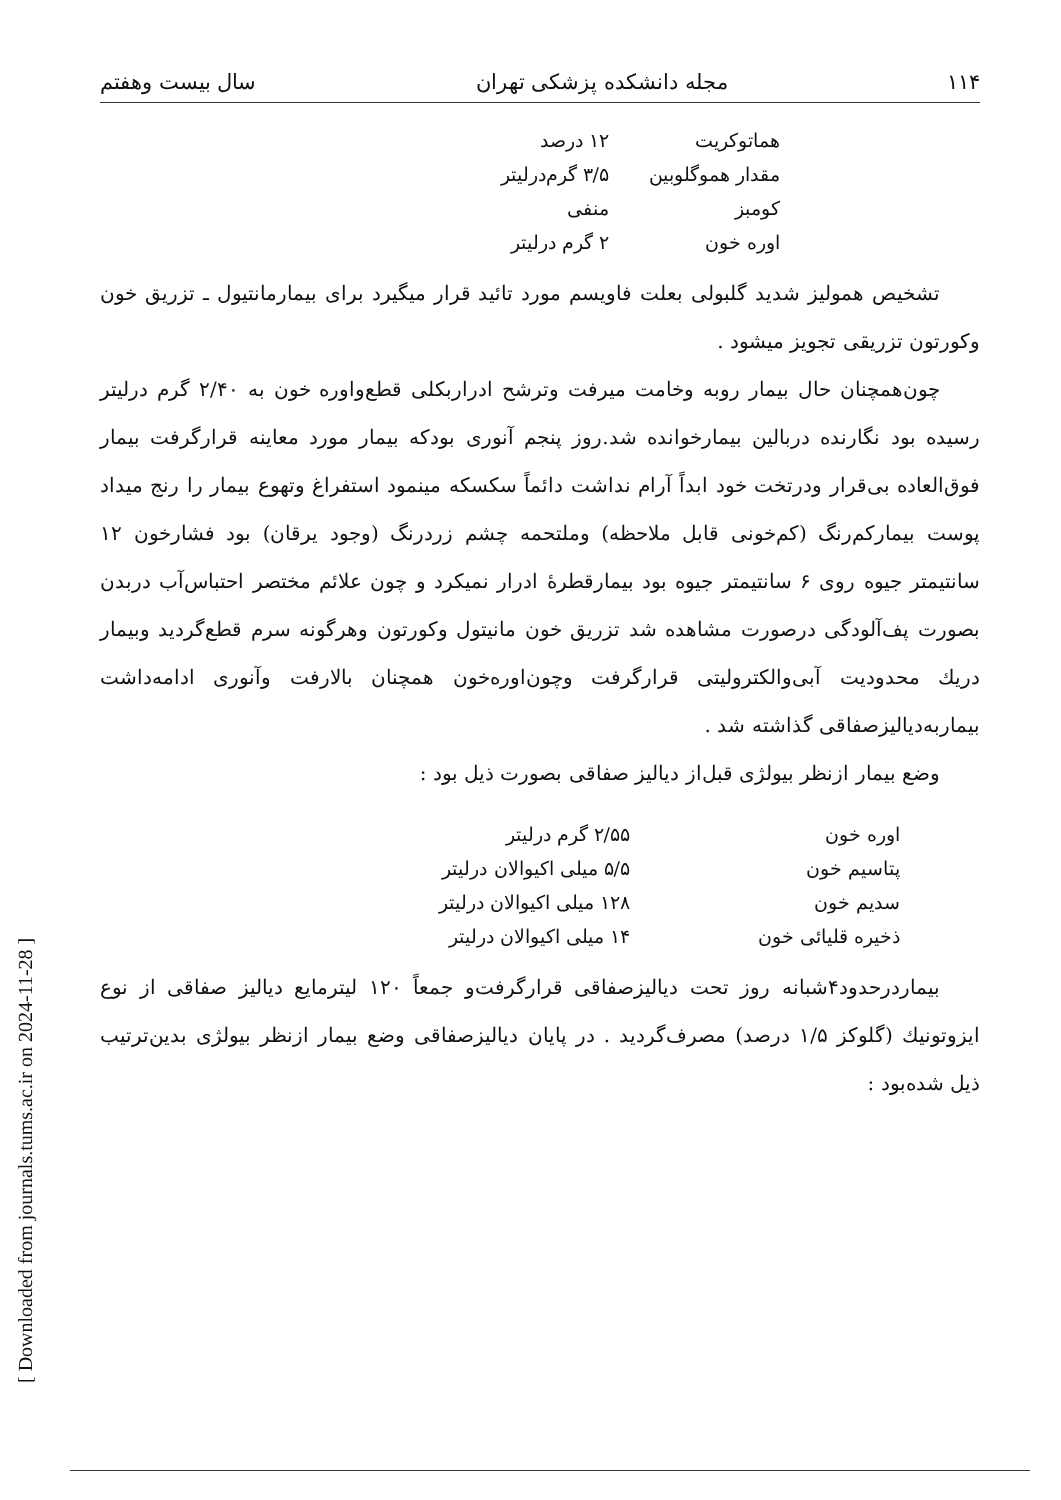[ Downloaded from journals.tums.ac.ir on 2024-11-28 ]
۱۱۴ مجله دانشکده پزشکی تهران سال بیست وهفتم
| هماتوکریت | ۱۲ درصد |
| مقدار هموگلوبین | ۳/۵ گرم‌درلیتر |
| کومبز | منفی |
| اوره خون | ۲ گرم درلیتر |
تشخیص همولیز شدید گلبولی بعلت فاویسم مورد تائید قرار میگیرد برای بیمارمانتیول ـ تزریق خون وکورتون تزریقی تجویز میشود .
چون‌همچنان حال بیمار روبه وخامت میرفت وترشح ادراربکلی قطع‌واوره خون به ۲/۴۰ گرم درلیتر رسیده بود نگارنده دربالین بیمارخوانده شد.روز پنجم آنوری بودکه بیمار مورد معاینه قرارگرفت بیمار فوق‌العاده بی‌قرار ودرتخت خود ابداً آرام نداشت دائماً سکسکه مینمود استفراغ وتهوع بیمار را رنج میداد پوست بیمارکم‌رنگ (کم‌خونی قابل ملاحظه) وملتحمه چشم زردرنگ (وجود یرقان) بود فشارخون ۱۲ سانتیمتر جیوه روی ۶ سانتیمتر جیوه بود بیمارقطرهٔ ادرار نمیکرد و چون علائم مختصر احتباس‌آب دربدن بصورت پف‌آلودگی درصورت مشاهده شد تزریق خون مانیتول وکورتون وهرگونه سرم قطع‌گردید وبیمار دریك محدودیت آبی‌والکترولیتی قرارگرفت وچون‌اوره‌خون همچنان بالارفت وآنوری ادامه‌داشت بیماربه‌دیالیزصفاقی گذاشته شد .
وضع بیمار ازنظر بیولژی قبل‌از دیالیز صفاقی بصورت ذیل بود :
| اوره خون | ۲/۵۵ گرم درلیتر |
| پتاسیم خون | ۵/۵ میلی اکیوالان درلیتر |
| سدیم خون | ۱۲۸ میلی اکیوالان درلیتر |
| ذخیره قلیائی خون | ۱۴ میلی اکیوالان درلیتر |
بیماردرحدود۴شبانه روز تحت دیالیزصفاقی قرارگرفت‌و جمعاً ۱۲۰ لیترمایع دیالیز صفاقی از نوع ایزوتونیك (گلوکز ۱/۵ درصد) مصرف‌گردید . در پایان دیالیزصفاقی وضع بیمار ازنظر بیولژی بدین‌ترتیب ذیل شده‌بود :